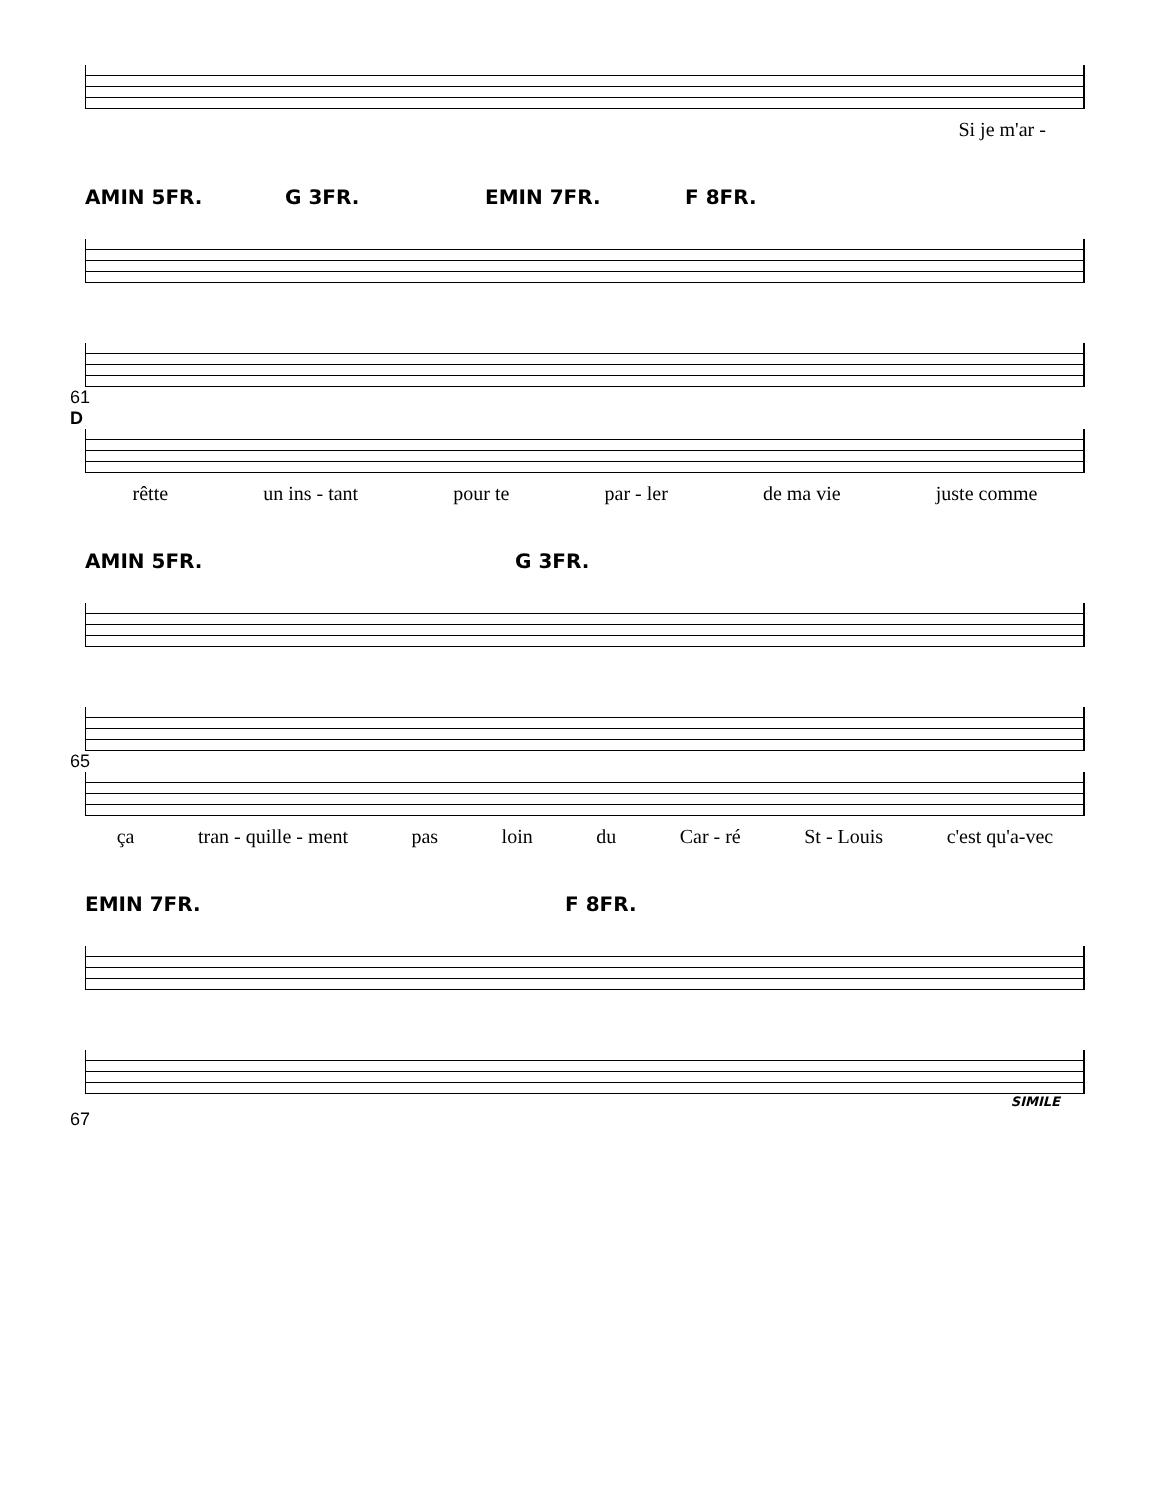Si je m'ar -
AMIN 5FR. G 3FR. EMIN 7FR. F 8FR.
61
D
rêtte un ins - tant pour te par - ler de ma vie juste comme
AMIN 5FR. G 3FR.
65
ça tran - quille - ment pas loin du Car - ré St - Louis c'est qu'a-vec
EMIN 7FR. F 8FR.
SIMILE
67